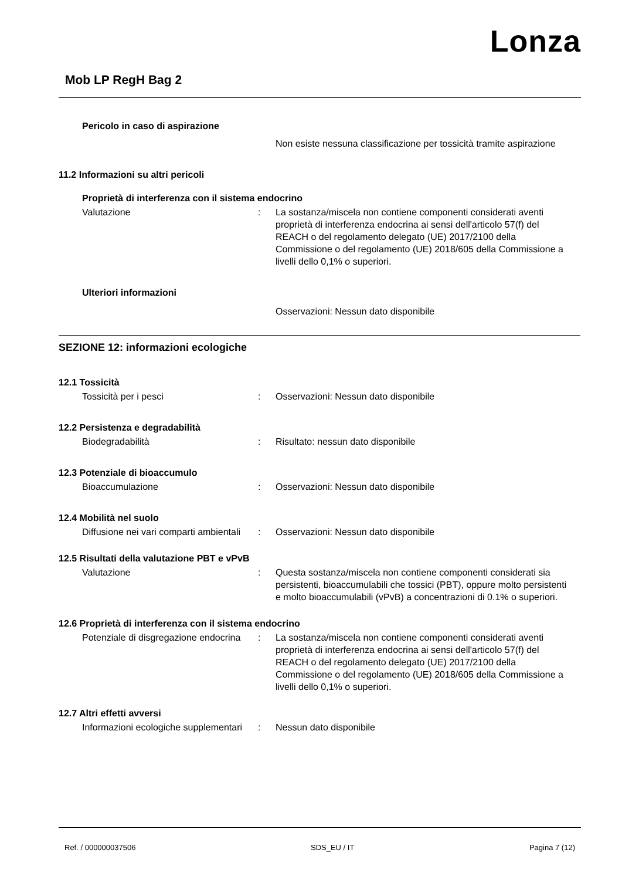Lonza
Mob LP RegH Bag 2
Pericolo in caso di aspirazione
Non esiste nessuna classificazione per tossicità tramite aspirazione
11.2 Informazioni su altri pericoli
Proprietà di interferenza con il sistema endocrino
Valutazione : La sostanza/miscela non contiene componenti considerati aventi proprietà di interferenza endocrina ai sensi dell'articolo 57(f) del REACH o del regolamento delegato (UE) 2017/2100 della Commissione o del regolamento (UE) 2018/605 della Commissione a livelli dello 0,1% o superiori.
Ulteriori informazioni
Osservazioni: Nessun dato disponibile
SEZIONE 12: informazioni ecologiche
12.1 Tossicità
Tossicità per i pesci : Osservazioni: Nessun dato disponibile
12.2 Persistenza e degradabilità
Biodegradabilità : Risultato: nessun dato disponibile
12.3 Potenziale di bioaccumulo
Bioaccumulazione : Osservazioni: Nessun dato disponibile
12.4 Mobilità nel suolo
Diffusione nei vari comparti ambientali
: Osservazioni: Nessun dato disponibile
12.5 Risultati della valutazione PBT e vPvB
Valutazione : Questa sostanza/miscela non contiene componenti considerati sia persistenti, bioaccumulabili che tossici (PBT), oppure molto persistenti e molto bioaccumulabili (vPvB) a concentrazioni di 0.1% o superiori.
12.6 Proprietà di interferenza con il sistema endocrino
Potenziale di disgregazione endocrina
: La sostanza/miscela non contiene componenti considerati aventi proprietà di interferenza endocrina ai sensi dell'articolo 57(f) del REACH o del regolamento delegato (UE) 2017/2100 della Commissione o del regolamento (UE) 2018/605 della Commissione a livelli dello 0,1% o superiori.
12.7 Altri effetti avversi
Informazioni ecologiche supplementari
: Nessun dato disponibile
Ref. / 000000037506 SDS_EU / IT Pagina 7 (12)